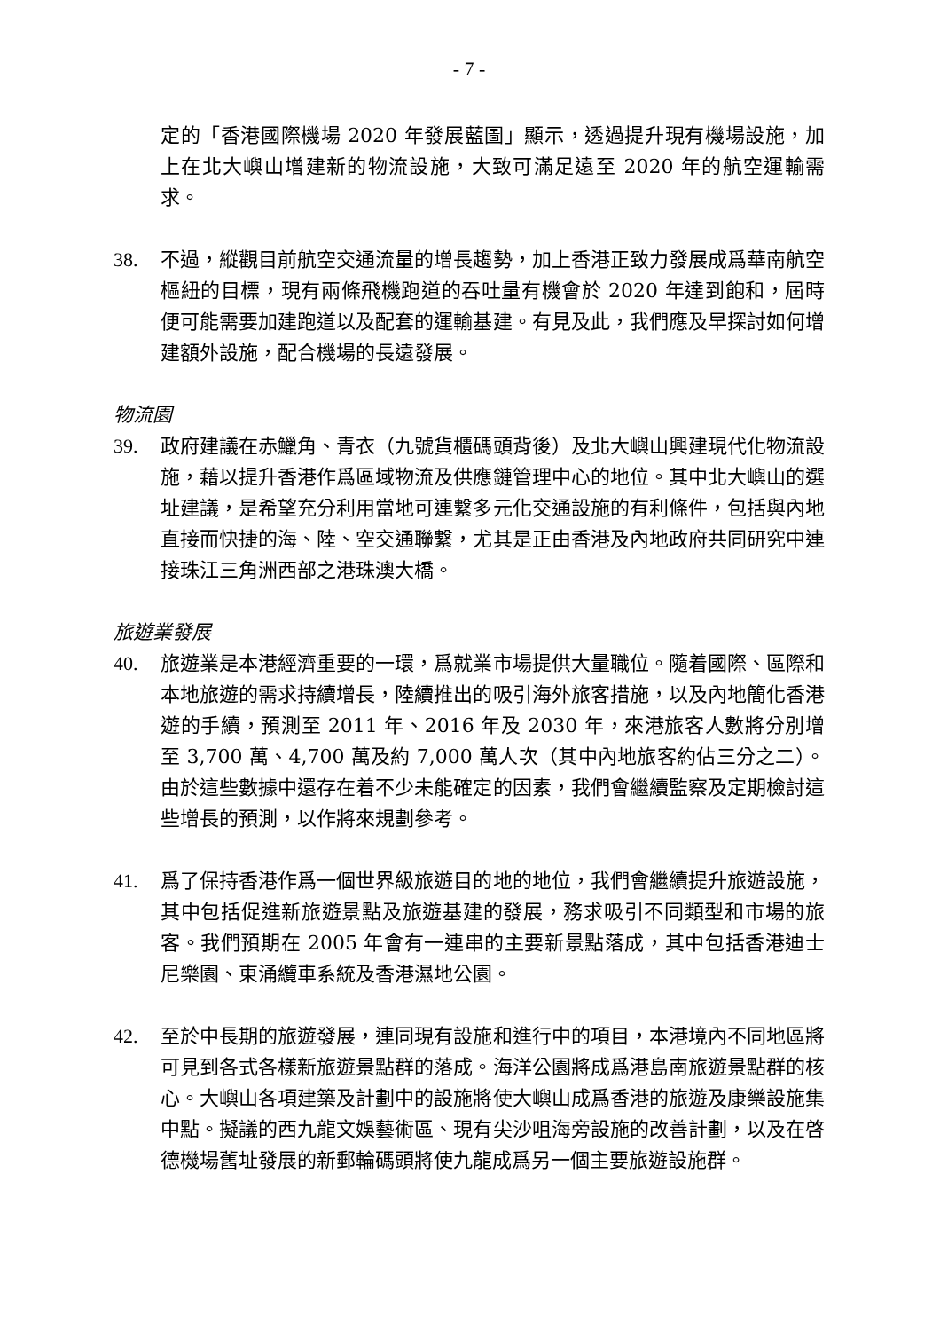- 7 -
定的「香港國際機場 2020 年發展藍圖」顯示，透過提升現有機場設施，加上在北大嶼山增建新的物流設施，大致可滿足遠至 2020 年的航空運輸需求。
38. 不過，縱觀目前航空交通流量的增長趨勢，加上香港正致力發展成爲華南航空樞紐的目標，現有兩條飛機跑道的吞吐量有機會於 2020 年達到飽和，屆時便可能需要加建跑道以及配套的運輸基建。有見及此，我們應及早探討如何增建額外設施，配合機場的長遠發展。
物流園
39. 政府建議在赤鱲角、青衣（九號貨櫃碼頭背後）及北大嶼山興建現代化物流設施，藉以提升香港作爲區域物流及供應鏈管理中心的地位。其中北大嶼山的選址建議，是希望充分利用當地可連繫多元化交通設施的有利條件，包括與內地直接而快捷的海、陸、空交通聯繫，尤其是正由香港及內地政府共同研究中連接珠江三角洲西部之港珠澳大橋。
旅遊業發展
40. 旅遊業是本港經濟重要的一環，爲就業市場提供大量職位。隨着國際、區際和本地旅遊的需求持續增長，陸續推出的吸引海外旅客措施，以及內地簡化香港遊的手續，預測至 2011 年、2016 年及 2030 年，來港旅客人數將分別增至 3,700 萬、4,700 萬及約 7,000 萬人次（其中內地旅客約佔三分之二）。由於這些數據中還存在着不少未能確定的因素，我們會繼續監察及定期檢討這些增長的預測，以作將來規劃參考。
41. 爲了保持香港作爲一個世界級旅遊目的地的地位，我們會繼續提升旅遊設施，其中包括促進新旅遊景點及旅遊基建的發展，務求吸引不同類型和市場的旅客。我們預期在 2005 年會有一連串的主要新景點落成，其中包括香港迪士尼樂園、東涌纜車系統及香港濕地公園。
42. 至於中長期的旅遊發展，連同現有設施和進行中的項目，本港境內不同地區將可見到各式各樣新旅遊景點群的落成。海洋公園將成爲港島南旅遊景點群的核心。大嶼山各項建築及計劃中的設施將使大嶼山成爲香港的旅遊及康樂設施集中點。擬議的西九龍文娛藝術區、現有尖沙咀海旁設施的改善計劃，以及在啓德機場舊址發展的新郵輪碼頭將使九龍成爲另一個主要旅遊設施群。